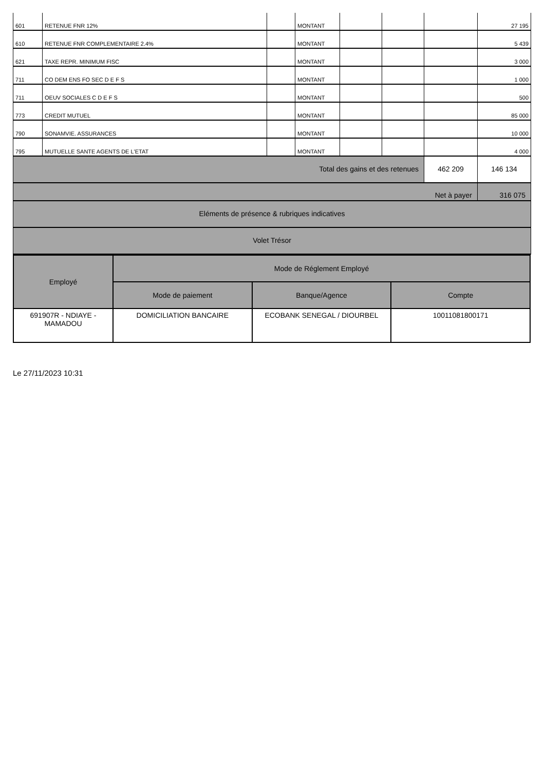| 601 | RETENUE FNR 12% | | MONTANT | | | | 27 195 |
| 610 | RETENUE FNR COMPLEMENTAIRE 2.4% | | MONTANT | | | | 5 439 |
| 621 | TAXE REPR. MINIMUM FISC | | MONTANT | | | | 3 000 |
| 711 | CO DEM ENS FO SEC D E F S | | MONTANT | | | | 1 000 |
| 711 | OEUV SOCIALES C D E F S | | MONTANT | | | | 500 |
| 773 | CREDIT MUTUEL | | MONTANT | | | | 85 000 |
| 790 | SONAMVIE. ASSURANCES | | MONTANT | | | | 10 000 |
| 795 | MUTUELLE SANTE AGENTS DE L'ETAT | | MONTANT | | | | 4 000 |
| Total des gains et des retenues | | | | | | 462 209 | 146 134 |
| Net à payer | | | | | | | 316 075 |
| Eléments de présence & rubriques indicatives | | | | | | | |
| Volet Trésor | | | | | | | |
| Employé | Mode de Réglement Employé | | |
| | Mode de paiement | Banque/Agence | Compte |
| 691907R - NDIAYE - MAMADOU | DOMICILIATION BANCAIRE | ECOBANK SENEGAL / DIOURBEL | 10011081800171 |
Le 27/11/2023 10:31